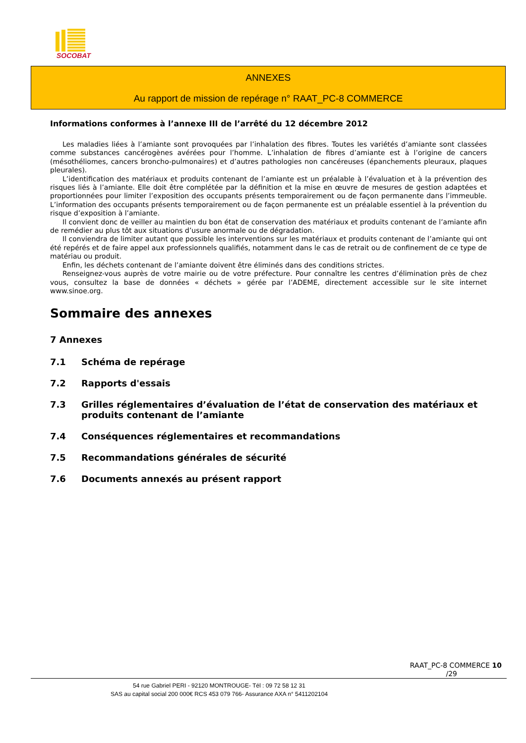SOCOBAT
ANNEXES
Au rapport de mission de repérage n° RAAT_PC-8 COMMERCE
Informations conformes à l’annexe III de l’arrêté du 12 décembre 2012
Les maladies liées à l’amiante sont provoquées par l’inhalation des fibres. Toutes les variétés d’amiante sont classées comme substances cancérogènes avérées pour l’homme. L’inhalation de fibres d’amiante est à l’origine de cancers (mésothéliomes, cancers broncho-pulmonaires) et d’autres pathologies non cancéreuses (épanchements pleuraux, plaques pleurales).
L’identification des matériaux et produits contenant de l’amiante est un préalable à l’évaluation et à la prévention des risques liés à l’amiante. Elle doit être complétée par la définition et la mise en œuvre de mesures de gestion adaptées et proportionnées pour limiter l’exposition des occupants présents temporairement ou de façon permanente dans l’immeuble. L’information des occupants présents temporairement ou de façon permanente est un préalable essentiel à la prévention du risque d’exposition à l’amiante.
Il convient donc de veiller au maintien du bon état de conservation des matériaux et produits contenant de l’amiante afin de remédier au plus tôt aux situations d’usure anormale ou de dégradation.
Il conviendra de limiter autant que possible les interventions sur les matériaux et produits contenant de l’amiante qui ont été repérés et de faire appel aux professionnels qualifiés, notamment dans le cas de retrait ou de confinement de ce type de matériau ou produit.
Enfin, les déchets contenant de l’amiante doivent être éliminés dans des conditions strictes.
Renseignez-vous auprès de votre mairie ou de votre préfecture. Pour connaître les centres d’élimination près de chez vous, consultez la base de données « déchets » gérée par l’ADEME, directement accessible sur le site internet www.sinoe.org.
Sommaire des annexes
7 Annexes
7.1 Schéma de repérage
7.2 Rapports d'essais
7.3 Grilles réglementaires d’évaluation de l’état de conservation des matériaux et produits contenant de l’amiante
7.4 Conséquences réglementaires et recommandations
7.5 Recommandations générales de sécurité
7.6 Documents annexés au présent rapport
RAAT_PC-8 COMMERCE 10
/29
54 rue Gabriel PERI - 92120 MONTROUGE- Tél : 09 72 58 12 31
SAS au capital social 200 000€ RCS 453 079 766- Assurance AXA n° 5411202104